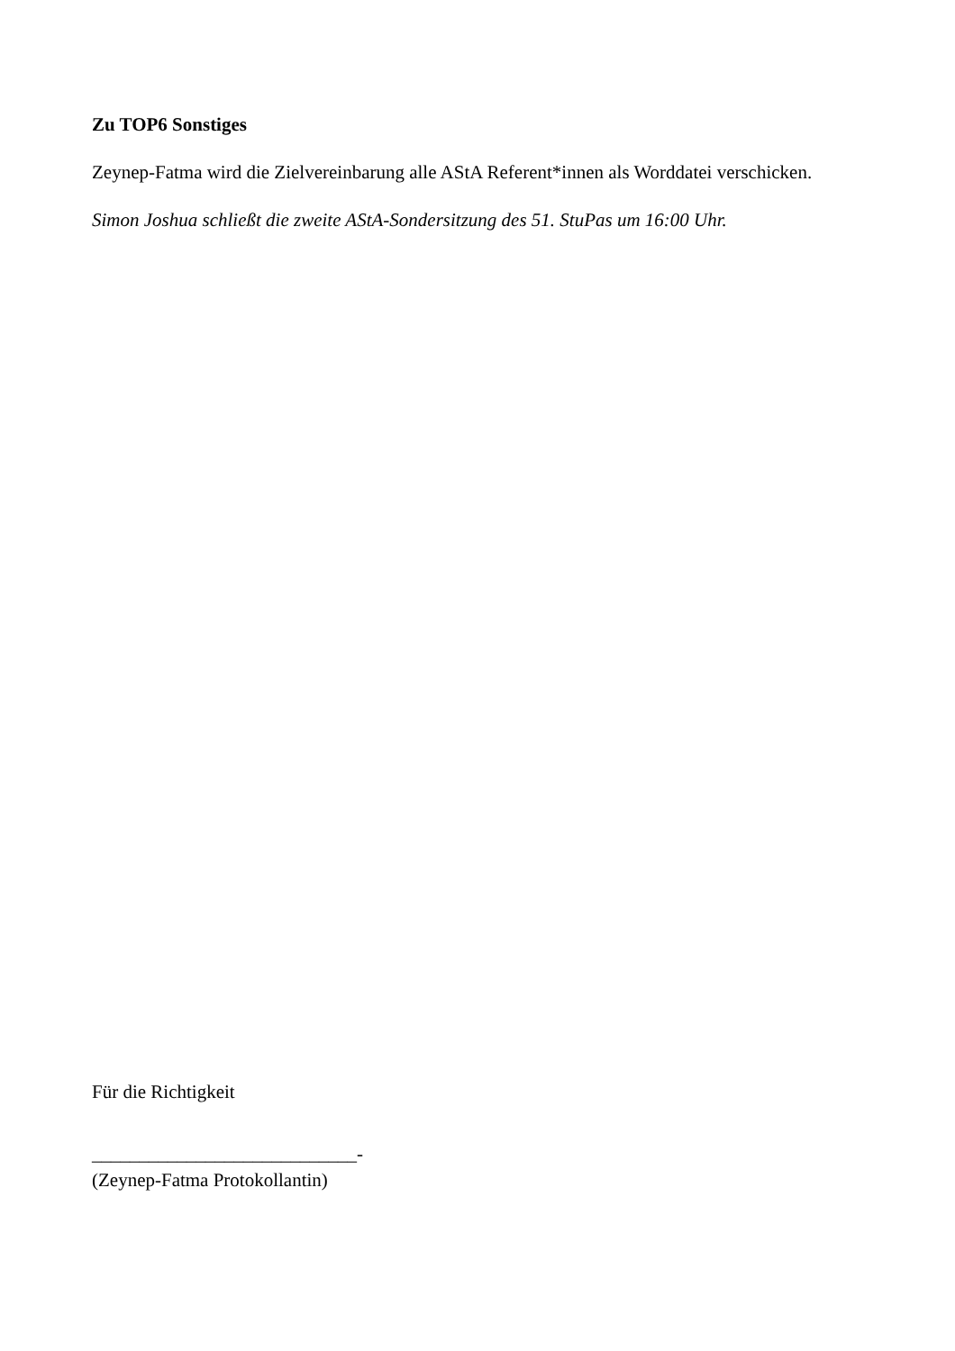Zu TOP6 Sonstiges
Zeynep-Fatma wird die Zielvereinbarung alle AStA Referent*innen als Worddatei verschicken.
Simon Joshua schließt die zweite AStA-Sondersitzung des 51. StuPas um 16:00 Uhr.
Für die Richtigkeit
____________________________-
(Zeynep-Fatma Protokollantin)